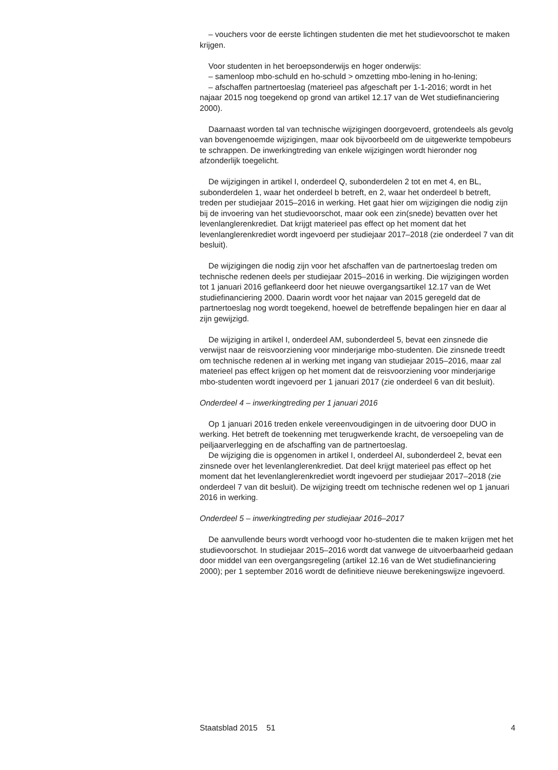– vouchers voor de eerste lichtingen studenten die met het studievoorschot te maken krijgen.
Voor studenten in het beroepsonderwijs en hoger onderwijs:
– samenloop mbo-schuld en ho-schuld > omzetting mbo-lening in ho-lening;
– afschaffen partnertoeslag (materieel pas afgeschaft per 1-1-2016; wordt in het najaar 2015 nog toegekend op grond van artikel 12.17 van de Wet studiefinanciering 2000).
Daarnaast worden tal van technische wijzigingen doorgevoerd, grotendeels als gevolg van bovengenoemde wijzigingen, maar ook bijvoorbeeld om de uitgewerkte tempobeurs te schrappen. De inwerkingtreding van enkele wijzigingen wordt hieronder nog afzonderlijk toegelicht.
De wijzigingen in artikel I, onderdeel Q, subonderdelen 2 tot en met 4, en BL, subonderdelen 1, waar het onderdeel b betreft, en 2, waar het onderdeel b betreft, treden per studiejaar 2015–2016 in werking. Het gaat hier om wijzigingen die nodig zijn bij de invoering van het studievoorschot, maar ook een zin(snede) bevatten over het levenlanglerenkrediet. Dat krijgt materieel pas effect op het moment dat het levenlanglerenkrediet wordt ingevoerd per studiejaar 2017–2018 (zie onderdeel 7 van dit besluit).
De wijzigingen die nodig zijn voor het afschaffen van de partnertoeslag treden om technische redenen deels per studiejaar 2015–2016 in werking. Die wijzigingen worden tot 1 januari 2016 geflankeerd door het nieuwe overgangsartikel 12.17 van de Wet studiefinanciering 2000. Daarin wordt voor het najaar van 2015 geregeld dat de partnertoeslag nog wordt toegekend, hoewel de betreffende bepalingen hier en daar al zijn gewijzigd.
De wijziging in artikel I, onderdeel AM, subonderdeel 5, bevat een zinsnede die verwijst naar de reisvoorziening voor minderjarige mbo-studenten. Die zinsnede treedt om technische redenen al in werking met ingang van studiejaar 2015–2016, maar zal materieel pas effect krijgen op het moment dat de reisvoorziening voor minderjarige mbo-studenten wordt ingevoerd per 1 januari 2017 (zie onderdeel 6 van dit besluit).
Onderdeel 4 – inwerkingtreding per 1 januari 2016
Op 1 januari 2016 treden enkele vereenvoudigingen in de uitvoering door DUO in werking. Het betreft de toekenning met terugwerkende kracht, de versoepeling van de peiljaarverlegging en de afschaffing van de partnertoeslag.
De wijziging die is opgenomen in artikel I, onderdeel AI, subonderdeel 2, bevat een zinsnede over het levenlanglerenkrediet. Dat deel krijgt materieel pas effect op het moment dat het levenlanglerenkrediet wordt ingevoerd per studiejaar 2017–2018 (zie onderdeel 7 van dit besluit). De wijziging treedt om technische redenen wel op 1 januari 2016 in werking.
Onderdeel 5 – inwerkingtreding per studiejaar 2016–2017
De aanvullende beurs wordt verhoogd voor ho-studenten die te maken krijgen met het studievoorschot. In studiejaar 2015–2016 wordt dat vanwege de uitvoerbaarheid gedaan door middel van een overgangsregeling (artikel 12.16 van de Wet studiefinanciering 2000); per 1 september 2016 wordt de definitieve nieuwe berekeningswijze ingevoerd.
Staatsblad 2015 51 4